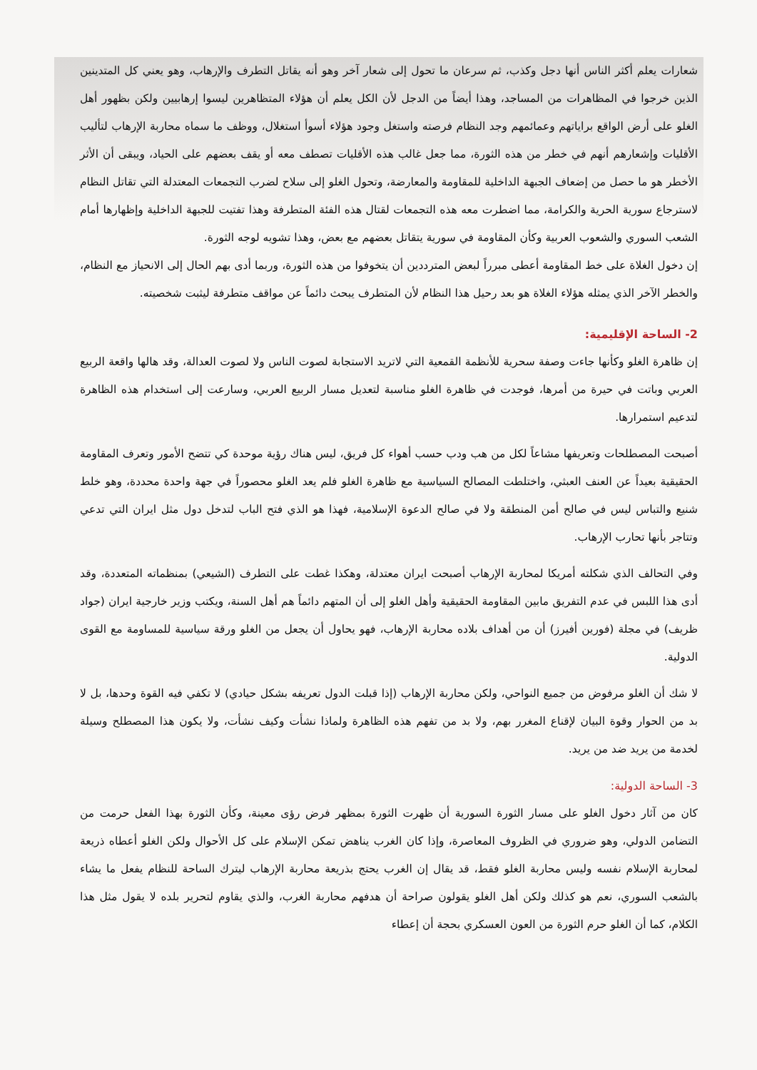شعارات يعلم أكثر الناس أنها دجل وكذب، ثم سرعان ما تحول إلى شعار آخر وهو أنه يقاتل التطرف والإرهاب، وهو يعني كل المتدينين الذين خرجوا في المظاهرات من المساجد، وهذا أيضاً من الدجل لأن الكل يعلم أن هؤلاء المتظاهرين ليسوا إرهابيين ولكن بظهور أهل الغلو على أرض الواقع براياتهم وعمائمهم وجد النظام فرصته واستغل وجود هؤلاء أسوأ استغلال، ووظف ما سماه محاربة الإرهاب لتأليب الأقليات وإشعارهم أنهم في خطر من هذه الثورة، مما جعل غالب هذه الأقليات تصطف معه أو يقف بعضهم على الحياد، ويبقى أن الأثر الأخطر هو ما حصل من إضعاف الجبهة الداخلية للمقاومة والمعارضة، وتحول الغلو إلى سلاح لضرب التجمعات المعتدلة التي تقاتل النظام لاسترجاع سورية الحرية والكرامة، مما اضطرت معه هذه التجمعات لقتال هذه الفئة المتطرفة وهذا تفتيت للجبهة الداخلية وإظهارها أمام الشعب السوري والشعوب العربية وكأن المقاومة في سورية يتقاتل بعضهم مع بعض، وهذا تشويه لوجه الثورة.
إن دخول الغلاة على خط المقاومة أعطى مبرراً لبعض المترددين أن يتخوفوا من هذه الثورة، وربما أدى بهم الحال إلى الانحياز مع النظام، والخطر الآخر الذي يمثله هؤلاء الغلاة هو بعد رحيل هذا النظام لأن المتطرف يبحث دائماً عن مواقف متطرفة ليثبت شخصيته.
2- الساحة الإقليمية:
إن ظاهرة الغلو وكأنها جاءت وصفة سحرية للأنظمة القمعية التي لاتريد الاستجابة لصوت الناس ولا لصوت العدالة، وقد هالها واقعة الربيع العربي وباتت في حيرة من أمرها، فوجدت في ظاهرة الغلو مناسبة لتعديل مسار الربيع العربي، وسارعت إلى استخدام هذه الظاهرة لتدعيم استمرارها.
أصبحت المصطلحات وتعريفها مشاعاً لكل من هب ودب حسب أهواء كل فريق، ليس هناك رؤية موحدة كي تتضح الأمور وتعرف المقاومة الحقيقية بعيداً عن العنف العبثي، واختلطت المصالح السياسية مع ظاهرة الغلو فلم يعد الغلو محصوراً في جهة واحدة محددة، وهو خلط شنيع والتباس ليس في صالح أمن المنطقة ولا في صالح الدعوة الإسلامية، فهذا هو الذي فتح الباب لتدخل دول مثل ايران التي تدعي وتتاجر بأنها تحارب الإرهاب.
وفي التحالف الذي شكلته أمريكا لمحاربة الإرهاب أصبحت ايران معتدلة، وهكذا غطت على التطرف (الشيعي) بمنظماته المتعددة، وقد أدى هذا اللبس في عدم التفريق مابين المقاومة الحقيقية وأهل الغلو إلى أن المتهم دائماً هم أهل السنة، ويكتب وزير خارجية ايران (جواد ظريف) في مجلة (فورين أفيرز) أن من أهداف بلاده محاربة الإرهاب، فهو يحاول أن يجعل من الغلو ورقة سياسية للمساومة مع القوى الدولية.
لا شك أن الغلو مرفوض من جميع النواحي، ولكن محاربة الإرهاب (إذا قبلت الدول تعريفه بشكل حيادي) لا تكفي فيه القوة وحدها، بل لا بد من الحوار وقوة البيان لإقناع المغرر بهم، ولا بد من تفهم هذه الظاهرة ولماذا نشأت وكيف نشأت، ولا يكون هذا المصطلح وسيلة لخدمة من يريد ضد من يريد.
3- الساحة الدولية:
كان من آثار دخول الغلو على مسار الثورة السورية أن ظهرت الثورة بمظهر فرض رؤى معينة، وكأن الثورة بهذا الفعل حرمت من التضامن الدولي، وهو ضروري في الظروف المعاصرة، وإذا كان الغرب يناهض تمكن الإسلام على كل الأحوال ولكن الغلو أعطاه ذريعة لمحاربة الإسلام نفسه وليس محاربة الغلو فقط، قد يقال إن الغرب يحتج بذريعة محاربة الإرهاب ليترك الساحة للنظام يفعل ما يشاء بالشعب السوري، نعم هو كذلك ولكن أهل الغلو يقولون صراحة أن هدفهم محاربة الغرب، والذي يقاوم لتحرير بلده لا يقول مثل هذا الكلام، كما أن الغلو حرم الثورة من العون العسكري بحجة أن إعطاء